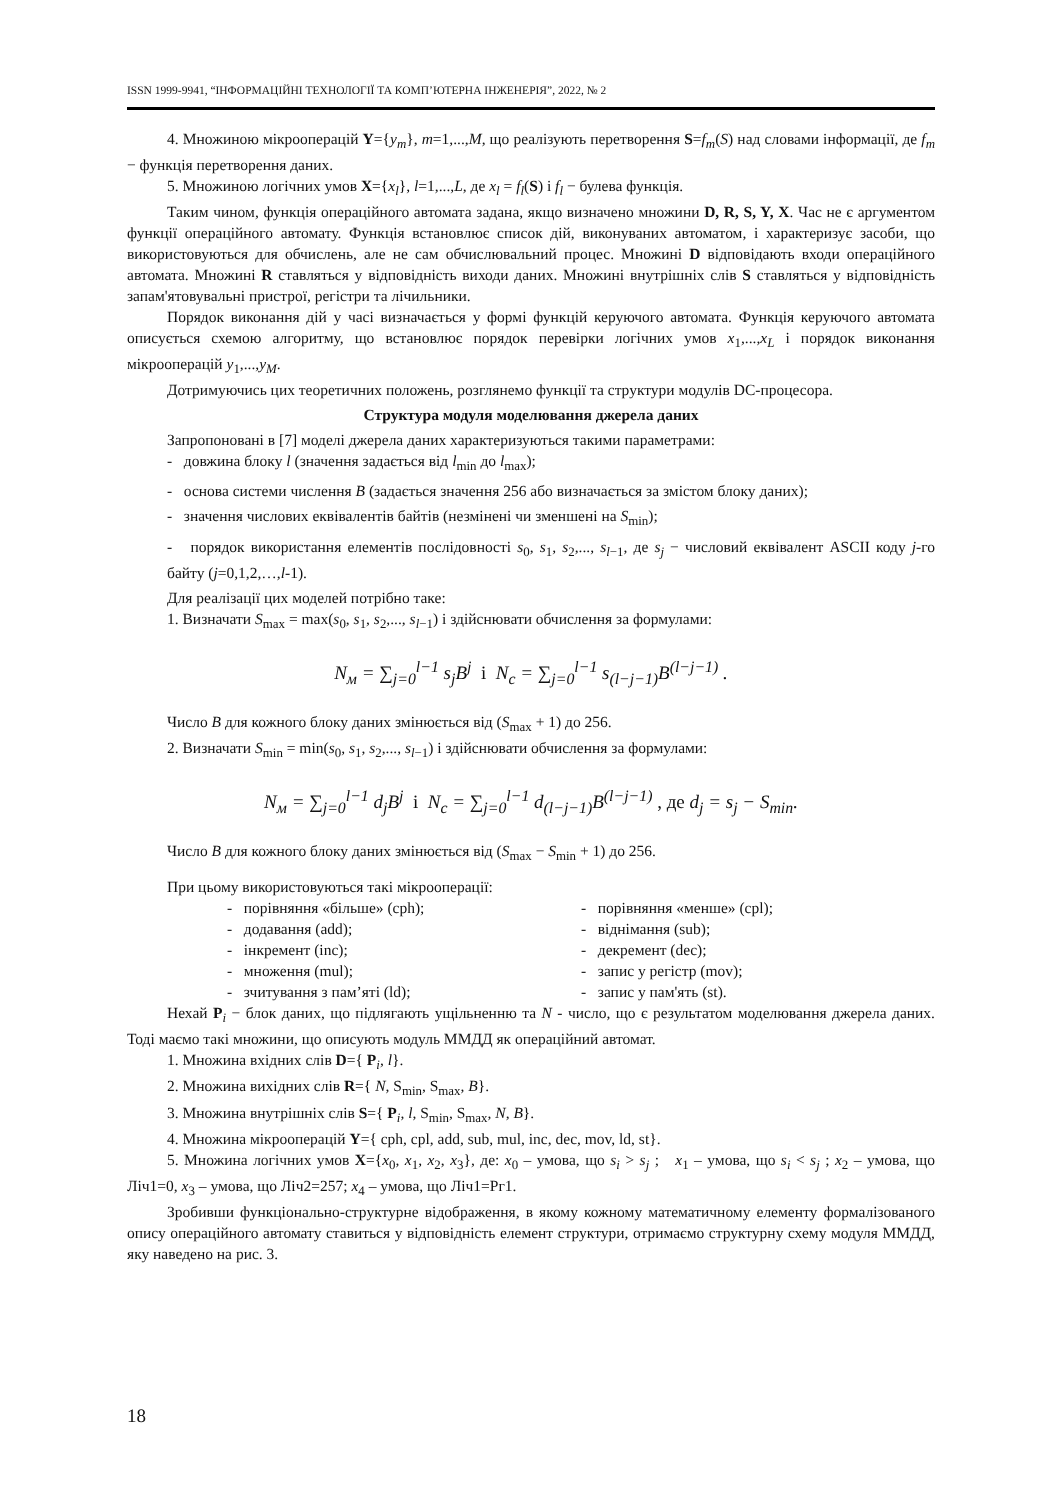ISSN 1999-9941, “ІНФОРМАЦІЙНІ ТЕХНОЛОГІЇ ТА КОМП’ЮТЕРНА ІНЖЕНЕРІЯ”, 2022, № 2
4. Множиною мікрооперацій Y={y<sub>m</sub>}, m=1,...,M, що реалізують перетворення S=f<sub>m</sub>(S) над словами інформації, де f<sub>m</sub> − функція перетворення даних.
5. Множиною логічних умов X={x<sub>l</sub>}, l=1,...,L, де x<sub>l</sub> = f<sub>l</sub>(S) і f<sub>l</sub> − булева функція.
Таким чином, функція операційного автомата задана, якщо визначено множини D, R, S, Y, X. Час не є аргументом функції операційного автомату. Функція встановлює список дій, виконуваних автоматом, і характеризує засоби, що використовуються для обчислень, але не сам обчислювальний процес. Множині D відповідають входи операційного автомата. Множині R ставляться у відповідність виходи даних. Множині внутрішніх слів S ставляться у відповідність запам'ятовувальні пристрої, регістри та лічильники.
Порядок виконання дій у часі визначається у формі функцій керуючого автомата. Функція керуючого автомата описується схемою алгоритму, що встановлює порядок перевірки логічних умов x<sub>1</sub>,...,x<sub>L</sub> і порядок виконання мікрооперацій y<sub>1</sub>,...,y<sub>M</sub>.
Дотримуючись цих теоретичних положень, розглянемо функції та структури модулів DC-процесора.
Структура модуля моделювання джерела даних
Запропоновані в [7] моделі джерела даних характеризуються такими параметрами:
- довжина блоку l (значення задається від l<sub>min</sub> до l<sub>max</sub>);
- основа системи числення B (задається значення 256 або визначається за змістом блоку даних);
- значення числових еквівалентів байтів (незмінені чи зменшені на S<sub>min</sub>);
- порядок використання елементів послідовності s<sub>0</sub>, s<sub>1</sub>, s<sub>2</sub>,..., s<sub>l−1</sub>, де s<sub>j</sub> − числовий еквівалент ASCII коду j-го байту (j=0,1,2,…,l-1).
Для реалізації цих моделей потрібно таке:
1. Визначати S<sub>max</sub> = max(s<sub>0</sub>, s<sub>1</sub>, s<sub>2</sub>,..., s<sub>l−1</sub>) і здійснювати обчислення за формулами:
N<sub>м</sub> = ∑<sub>j=0</sub><sup>l−1</sup> s<sub>j</sub>B<sup>j</sup> і N<sub>c</sub> = ∑<sub>j=0</sub><sup>l−1</sup> s<sub>(l−j−1)</sub>B<sup>(l−j−1)</sup> .
Число B для кожного блоку даних змінюється від (S<sub>max</sub> + 1) до 256.
2. Визначати S<sub>min</sub> = min(s<sub>0</sub>, s<sub>1</sub>, s<sub>2</sub>,..., s<sub>l−1</sub>) і здійснювати обчислення за формулами:
N<sub>м</sub> = ∑<sub>j=0</sub><sup>l−1</sup> d<sub>j</sub>B<sup>j</sup> і N<sub>c</sub> = ∑<sub>j=0</sub><sup>l−1</sup> d<sub>(l−j−1)</sub>B<sup>(l−j−1)</sup> , де d<sub>j</sub> = s<sub>j</sub> − S<sub>min</sub>.
Число B для кожного блоку даних змінюється від (S<sub>max</sub> − S<sub>min</sub> + 1) до 256.
При цьому використовуються такі мікрооперації:
- порівняння «більше» (cph); - порівняння «менше» (cpl);
- додавання (add); - віднімання (sub);
- інкремент (inc); - декремент (dec);
- множення (mul); - запис у регістр (mov);
- зчитування з пам’яті (ld); - запис у пам'ять (st).
Нехай P<sub>i</sub> − блок даних, що підлягають ущільненню та N - число, що є результатом моделювання джерела даних. Тоді маємо такі множини, що описують модуль ММДД як операційний автомат.
1. Множина вхідних слів D={ P<sub>i</sub>, l}.
2. Множина вихідних слів R={ N, S<sub>min</sub>, S<sub>max</sub>, B}.
3. Множина внутрішніх слів S={ P<sub>i</sub>, l, S<sub>min</sub>, S<sub>max</sub>, N, B}.
4. Множина мікрооперацій Y={ cph, cpl, add, sub, mul, inc, dec, mov, ld, st}.
5. Множина логічних умов X={x<sub>0</sub>, x<sub>1</sub>, x<sub>2</sub>, x<sub>3</sub>}, де: x<sub>0</sub> – умова, що s<sub>i</sub> > s<sub>j</sub> ; x<sub>1</sub> – умова, що s<sub>i</sub> < s<sub>j</sub> ; x<sub>2</sub> – умова, що Ліч1=0, x<sub>3</sub> – умова, що Ліч2=257; x<sub>4</sub> – умова, що Ліч1=Рг1.
Зробивши функціонально-структурне відображення, в якому кожному математичному елементу формалізованого опису операційного автомату ставиться у відповідність елемент структури, отримаємо структурну схему модуля ММДД, яку наведено на рис. 3.
18